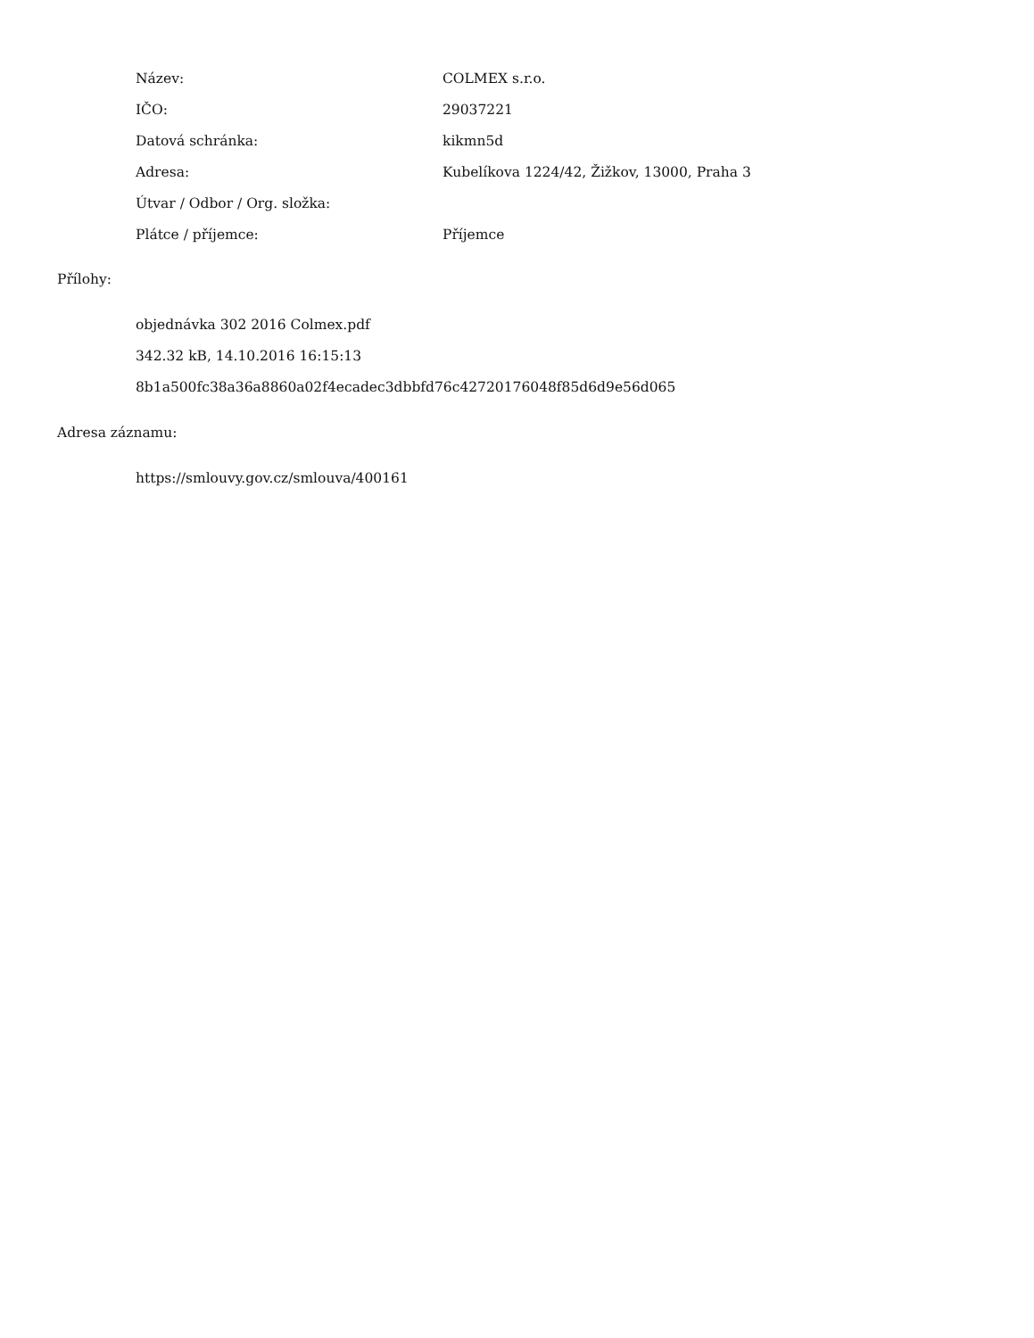| Název: | COLMEX s.r.o. |
| IČO: | 29037221 |
| Datová schránka: | kikmn5d |
| Adresa: | Kubelíkova 1224/42, Žižkov, 13000, Praha 3 |
| Útvar / Odbor / Org. složka: | |
| Plátce / příjemce: | Příjemce |
Přílohy:
objednávka 302 2016 Colmex.pdf
342.32 kB, 14.10.2016 16:15:13
8b1a500fc38a36a8860a02f4ecadec3dbbfd76c42720176048f85d6d9e56d065
Adresa záznamu:
https://smlouvy.gov.cz/smlouva/400161